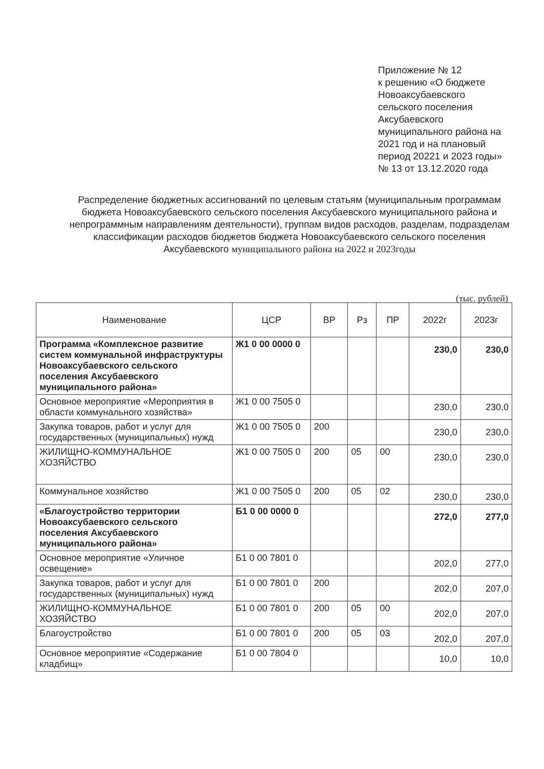Приложение № 12
к решению «О бюджете Новоаксубаевского сельского поселения Аксубаевского муниципального района на 2021 год и на плановый период 20221 и 2023 годы»
№ 13 от 13.12.2020 года
Распределение бюджетных ассигнований по целевым статьям (муниципальным программам бюджета Новоаксубаевского сельского поселения Аксубаевского муниципального района и непрограммным направлениям деятельности), группам видов расходов, разделам, подразделам классификации расходов бюджетов бюджета Новоаксубаевского сельского поселения Аксубаевского муниципального района на 2022 и 2023годы
(тыс. рублей)
| Наименование | ЦСР | ВР | Рз | ПР | 2022г | 2023г |
| --- | --- | --- | --- | --- | --- | --- |
| Программа «Комплексное развитие систем коммунальной инфраструктуры Новоаксубаевского сельского поселения Аксубаевского муниципального района» | Ж1 0 00 0000 0 | | | | 230,0 | 230,0 |
| Основное мероприятие «Мероприятия в области коммунального хозяйства» | Ж1 0 00 7505 0 | | | | 230,0 | 230,0 |
| Закупка товаров, работ и услуг для государственных (муниципальных) нужд | Ж1 0 00 7505 0 | 200 | | | 230,0 | 230,0 |
| ЖИЛИЩНО-КОММУНАЛЬНОЕ ХОЗЯЙСТВО | Ж1 0 00 7505 0 | 200 | 05 | 00 | 230,0 | 230,0 |
| Коммунальное хозяйство | Ж1 0 00 7505 0 | 200 | 05 | 02 | 230,0 | 230,0 |
| «Благоустройство территории Новоаксубаевского сельского поселения Аксубаевского муниципального района» | Б1 0 00 0000 0 | | | | 272,0 | 277,0 |
| Основное мероприятие «Уличное освещение» | Б1 0 00 7801 0 | | | | 202,0 | 277,0 |
| Закупка товаров, работ и услуг для государственных (муниципальных) нужд | Б1 0 00 7801 0 | 200 | | | 202,0 | 207,0 |
| ЖИЛИЩНО-КОММУНАЛЬНОЕ ХОЗЯЙСТВО | Б1 0 00 7801 0 | 200 | 05 | 00 | 202,0 | 207,0 |
| Благоустройство | Б1 0 00 7801 0 | 200 | 05 | 03 | 202,0 | 207,0 |
| Основное мероприятие «Содержание кладбищ» | Б1 0 00 7804 0 | | | | 10,0 | 10,0 |